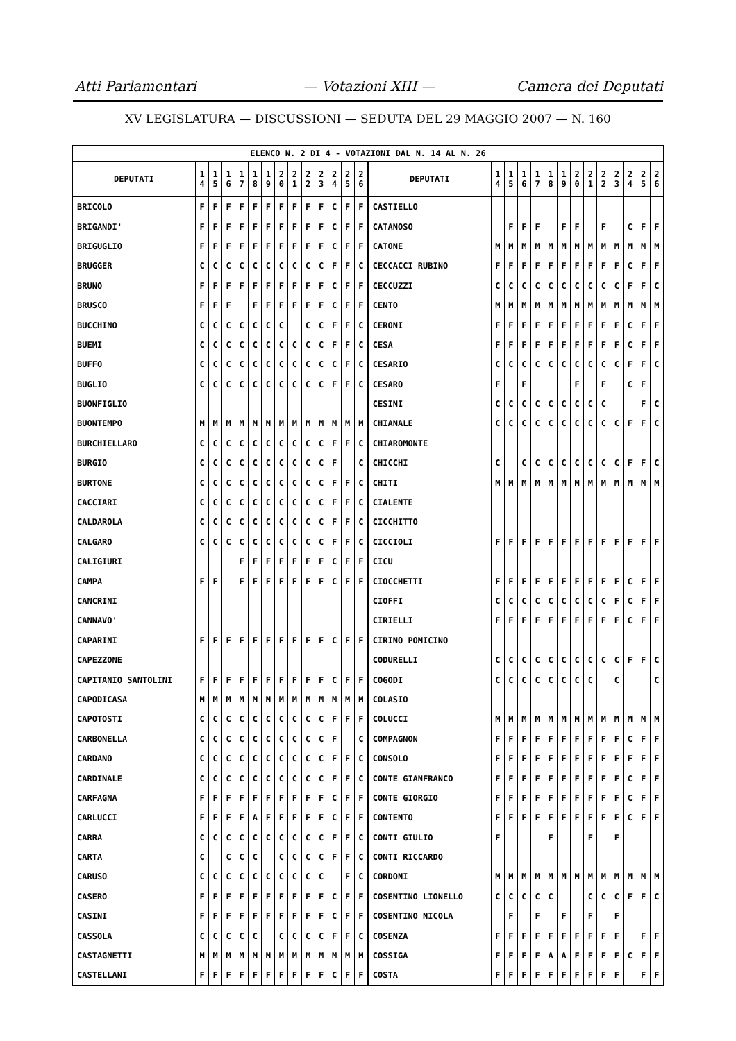Atti Parlamentari — Votazioni XIII — Camera dei Deputati
XV LEGISLATURA — DISCUSSIONI — SEDUTA DEL 29 MAGGIO 2007 — N. 160
| ELENCO N. 2 DI 4 - VOTAZIONI DAL N. 14 AL N. 26 | | | | | | | | | | | | | | | | | | | | | | | | | | | |
| --- | --- | --- | --- | --- | --- | --- | --- | --- | --- | --- | --- | --- | --- | --- | --- | --- | --- | --- | --- | --- | --- | --- | --- | --- | --- | --- | --- |
| DEPUTATI | 1 4 | 1 5 | 1 6 | 1 7 | 1 8 | 1 9 | 2 0 | 2 1 | 2 2 | 2 3 | 2 4 | 2 5 | 2 6 | DEPUTATI | 1 4 | 1 5 | 1 6 | 1 7 | 1 8 | 1 9 | 2 0 | 2 1 | 2 2 | 2 3 | 2 4 | 2 5 | 2 6 |
| BRICOLO | F | F | F | F | F | F | F | F | F | F | C | F | F | CASTIELLO | | | | | | | | | | | | | |
| BRIGANDI' | F | F | F | F | F | F | F | F | F | F | C | F | F | CATANOSO | | F | F | F | | F | F | | F | | C | F | F |
| BRIGUGLIO | F | F | F | F | F | F | F | F | F | F | C | F | F | CATONE | M | M | M | M | M | M | M | M | M | M | M | M | M |
| BRUGGER | C | C | C | C | C | C | C | C | C | C | F | F | C | CECCACCI RUBINO | F | F | F | F | F | F | F | F | F | F | C | F | F |
| BRUNO | F | F | F | F | F | F | F | F | F | F | C | F | F | CECCUZZI | C | C | C | C | C | C | C | C | C | C | F | F | C |
| BRUSCO | F | F | F | | F | F | F | F | F | F | C | F | F | CENTO | M | M | M | M | M | M | M | M | M | M | M | M | M |
| BUCCHINO | C | C | C | C | C | C | C | | C | C | F | F | C | CERONI | F | F | F | F | F | F | F | F | F | F | C | F | F |
| BUEMI | C | C | C | C | C | C | C | C | C | C | F | F | C | CESA | F | F | F | F | F | F | F | F | F | F | C | F | F |
| BUFFO | C | C | C | C | C | C | C | C | C | C | C | F | C | CESARIO | C | C | C | C | C | C | C | C | C | C | F | F | C |
| BUGLIO | C | C | C | C | C | C | C | C | C | C | F | F | C | CESARO | F | | F | | | | F | | F | | C | F | |
| BUONFIGLIO | | | | | | | | | | | | | | CESINI | C | C | C | C | C | C | C | C | C | | | F | C |
| BUONTEMPO | M | M | M | M | M | M | M | M | M | M | M | M | M | CHIANALE | C | C | C | C | C | C | C | C | C | C | F | F | C |
| BURCHIELLARO | C | C | C | C | C | C | C | C | C | C | F | F | C | CHIAROMONTE | | | | | | | | | | | | | |
| BURGIO | C | C | C | C | C | C | C | C | C | C | F | | C | CHICCHI | C | | C | C | C | C | C | C | C | C | F | F | C |
| BURTONE | C | C | C | C | C | C | C | C | C | C | F | F | C | CHITI | M | M | M | M | M | M | M | M | M | M | M | M | M |
| CACCIARI | C | C | C | C | C | C | C | C | C | C | F | F | C | CIALENTE | | | | | | | | | | | | | |
| CALDAROLA | C | C | C | C | C | C | C | C | C | C | F | F | C | CICCHITTO | | | | | | | | | | | | | |
| CALGARO | C | C | C | C | C | C | C | C | C | C | F | F | C | CICCIOLI | F | F | F | F | F | F | F | F | F | F | F | F | F |
| CALIGIURI | | | | F | F | F | F | F | F | F | C | F | F | CICU | | | | | | | | | | | | | |
| CAMPA | F | F | | F | F | F | F | F | F | F | C | F | F | CIOCCHETTI | F | F | F | F | F | F | F | F | F | F | C | F | F |
| CANCRINI | | | | | | | | | | | | | | CIOFFI | C | C | C | C | C | C | C | C | C | F | C | F | F |
| CANNAVO' | | | | | | | | | | | | | | CIRIELLI | F | F | F | F | F | F | F | F | F | F | C | F | F |
| CAPARINI | F | F | F | F | F | F | F | F | F | F | C | F | F | CIRINO POMICINO | | | | | | | | | | | | | |
| CAPEZZONE | | | | | | | | | | | | | | CODURELLI | C | C | C | C | C | C | C | C | C | C | F | F | C |
| CAPITANIO SANTOLINI | F | F | F | F | F | F | F | F | F | F | C | F | F | COGODI | C | C | C | C | C | C | C | C | | C | | | C |
| CAPODICASA | M | M | M | M | M | M | M | M | M | M | M | M | M | COLASIO | | | | | | | | | | | | | |
| CAPOTOSTI | C | C | C | C | C | C | C | C | C | C | F | F | F | COLUCCI | M | M | M | M | M | M | M | M | M | M | M | M | M |
| CARBONELLA | C | C | C | C | C | C | C | C | C | C | F | | C | COMPAGNON | F | F | F | F | F | F | F | F | F | F | C | F | F |
| CARDANO | C | C | C | C | C | C | C | C | C | C | F | F | C | CONSOLO | F | F | F | F | F | F | F | F | F | F | F | F | F |
| CARDINALE | C | C | C | C | C | C | C | C | C | C | F | F | C | CONTE GIANFRANCO | F | F | F | F | F | F | F | F | F | F | C | F | F |
| CARFAGNA | F | F | F | F | F | F | F | F | F | F | C | F | F | CONTE GIORGIO | F | F | F | F | F | F | F | F | F | F | C | F | F |
| CARLUCCI | F | F | F | F | A | F | F | F | F | F | C | F | F | CONTENTO | F | F | F | F | F | F | F | F | F | F | C | F | F |
| CARRA | C | C | C | C | C | C | C | C | C | C | F | F | C | CONTI GIULIO | F | | | | F | | | F | | F | | | |
| CARTA | C | | C | C | C | | C | C | C | C | F | F | C | CONTI RICCARDO | | | | | | | | | | | | | |
| CARUSO | C | C | C | C | C | C | C | C | C | C | | F | C | CORDONI | M | M | M | M | M | M | M | M | M | M | M | M | M |
| CASERO | F | F | F | F | F | F | F | F | F | F | C | F | F | COSENTINO LIONELLO | C | C | C | C | C | | | C | C | C | F | F | C |
| CASINI | F | F | F | F | F | F | F | F | F | F | C | F | F | COSENTINO NICOLA | | F | | F | | F | | F | | F | | | |
| CASSOLA | C | C | C | C | C | | C | C | C | C | F | F | C | COSENZA | F | F | F | F | F | F | F | F | F | F | | F | F |
| CASTAGNETTI | M | M | M | M | M | M | M | M | M | M | M | M | M | COSSIGA | F | F | F | F | A | A | F | F | F | F | C | F | F |
| CASTELLANI | F | F | F | F | F | F | F | F | F | F | C | F | F | COSTA | F | F | F | F | F | F | F | F | F | F | | F | F |